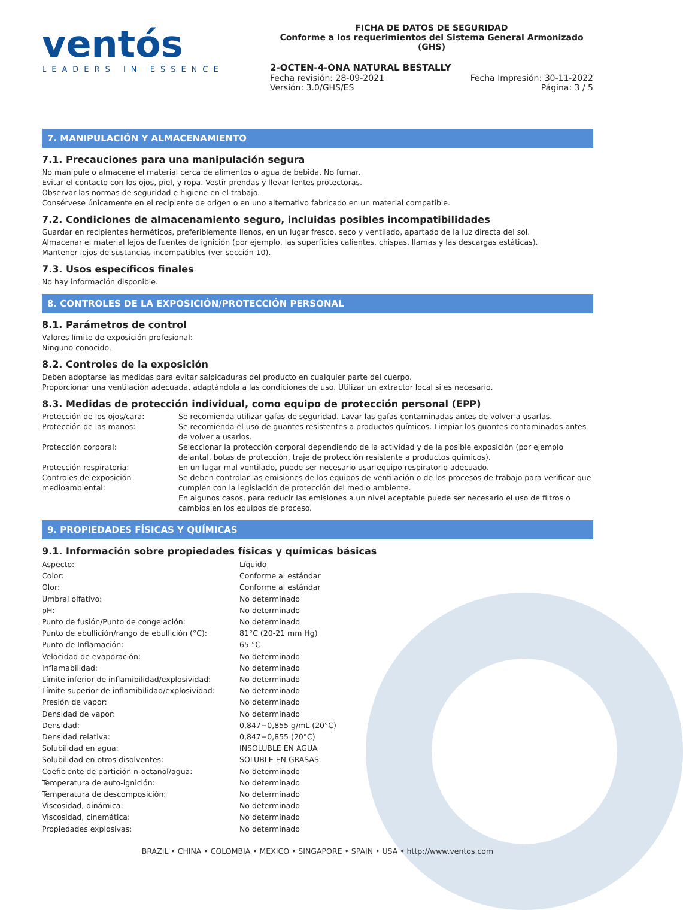ventós
LEADERS IN ESSENCE
FICHA DE DATOS DE SEGURIDAD
Conforme a los requerimientos del Sistema General Armonizado (GHS)
2-OCTEN-4-ONA NATURAL BESTALLY
Fecha revisión: 28-09-2021
Versión: 3.0/GHS/ES Fecha Impresión: 30-11-2022
Página: 3 / 5
7. MANIPULACIÓN Y ALMACENAMIENTO
7.1. Precauciones para una manipulación segura
No manipule o almacene el material cerca de alimentos o agua de bebida. No fumar.
Evitar el contacto con los ojos, piel, y ropa. Vestir prendas y llevar lentes protectoras.
Observar las normas de seguridad e higiene en el trabajo.
Consérvese únicamente en el recipiente de origen o en uno alternativo fabricado en un material compatible.
7.2. Condiciones de almacenamiento seguro, incluidas posibles incompatibilidades
Guardar en recipientes herméticos, preferiblemente llenos, en un lugar fresco, seco y ventilado, apartado de la luz directa del sol.
Almacenar el material lejos de fuentes de ignición (por ejemplo, las superficies calientes, chispas, llamas y las descargas estáticas).
Mantener lejos de sustancias incompatibles (ver sección 10).
7.3. Usos específicos finales
No hay información disponible.
8. CONTROLES DE LA EXPOSICIÓN/PROTECCIÓN PERSONAL
8.1. Parámetros de control
Valores límite de exposición profesional:
Ninguno conocido.
8.2. Controles de la exposición
Deben adoptarse las medidas para evitar salpicaduras del producto en cualquier parte del cuerpo.
Proporcionar una ventilación adecuada, adaptándola a las condiciones de uso. Utilizar un extractor local si es necesario.
8.3. Medidas de protección individual, como equipo de protección personal (EPP)
| Protección de los ojos/cara: | Se recomienda utilizar gafas de seguridad. Lavar las gafas contaminadas antes de volver a usarlas. |
| Protección de las manos: | Se recomienda el uso de guantes resistentes a productos químicos. Limpiar los guantes contaminados antes de volver a usarlos. |
| Protección corporal: | Seleccionar la protección corporal dependiendo de la actividad y de la posible exposición (por ejemplo delantal, botas de protección, traje de protección resistente a productos químicos). |
| Protección respiratoria: | En un lugar mal ventilado, puede ser necesario usar equipo respiratorio adecuado. |
| Controles de exposición medioambiental: | Se deben controlar las emisiones de los equipos de ventilación o de los procesos de trabajo para verificar que cumplen con la legislación de protección del medio ambiente. En algunos casos, para reducir las emisiones a un nivel aceptable puede ser necesario el uso de filtros o cambios en los equipos de proceso. |
9. PROPIEDADES FÍSICAS Y QUÍMICAS
9.1. Información sobre propiedades físicas y químicas básicas
| Aspecto: | Líquido |
| Color: | Conforme al estándar |
| Olor: | Conforme al estándar |
| Umbral olfativo: | No determinado |
| pH: | No determinado |
| Punto de fusión/Punto de congelación: | No determinado |
| Punto de ebullición/rango de ebullición (°C): | 81°C (20-21 mm Hg) |
| Punto de Inflamación: | 65 °C |
| Velocidad de evaporación: | No determinado |
| Inflamabilidad: | No determinado |
| Límite inferior de inflamibilidad/explosividad: | No determinado |
| Límite superior de inflamibilidad/explosividad: | No determinado |
| Presión de vapor: | No determinado |
| Densidad de vapor: | No determinado |
| Densidad: | 0,847−0,855 g/mL (20°C) |
| Densidad relativa: | 0,847−0,855 (20°C) |
| Solubilidad en agua: | INSOLUBLE EN AGUA |
| Solubilidad en otros disolventes: | SOLUBLE EN GRASAS |
| Coeficiente de partición n-octanol/agua: | No determinado |
| Temperatura de auto-ignición: | No determinado |
| Temperatura de descomposición: | No determinado |
| Viscosidad, dinámica: | No determinado |
| Viscosidad, cinemática: | No determinado |
| Propiedades explosivas: | No determinado |
BRAZIL • CHINA • COLOMBIA • MEXICO • SINGAPORE • SPAIN • USA • http://www.ventos.com